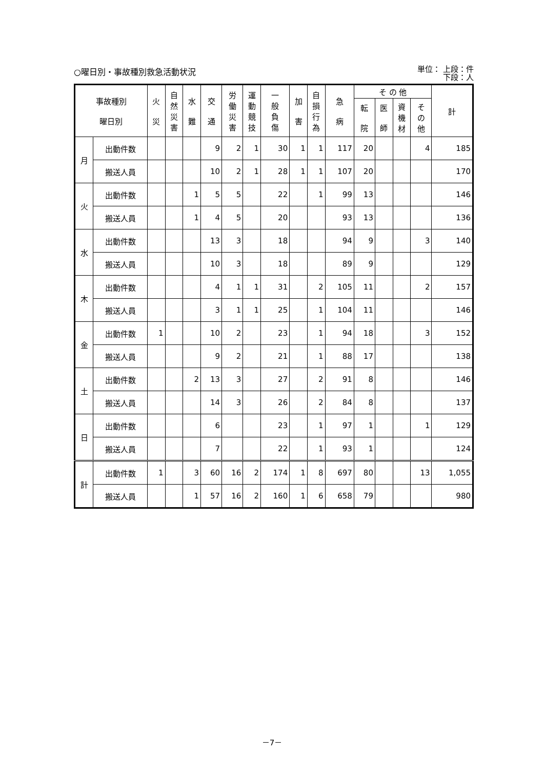○曜日別・事故種別救急活動状況
単位： 上段：件
下段：人
| 事故種別 曜日別 | | 火 災 | 自 然 災 害 | 水 難 | 交 通 | 労 働 災 害 | 運 動 競 技 | 一 般 負 傷 | 加 害 | 自 損 行 為 | 急 病 | そ の 他 | | | | 計 |
| --- | --- | --- | --- | --- | --- | --- | --- | --- | --- | --- | --- | --- | --- | --- | --- | --- |
| | | | | | | | | | | | | 転 院 | 医 師 | 資 機 材 | そ の 他 | |
| 月 | 出動件数 | | | | 9 | 2 | 1 | 30 | 1 | 1 | 117 | 20 | | | 4 | 185 |
| | 搬送人員 | | | | 10 | 2 | 1 | 28 | 1 | 1 | 107 | 20 | | | | 170 |
| 火 | 出動件数 | | | 1 | 5 | 5 | | 22 | | 1 | 99 | 13 | | | | 146 |
| | 搬送人員 | | | 1 | 4 | 5 | | 20 | | | 93 | 13 | | | | 136 |
| 水 | 出動件数 | | | | 13 | 3 | | 18 | | | 94 | 9 | | | 3 | 140 |
| | 搬送人員 | | | | 10 | 3 | | 18 | | | 89 | 9 | | | | 129 |
| 木 | 出動件数 | | | | 4 | 1 | 1 | 31 | | 2 | 105 | 11 | | | 2 | 157 |
| | 搬送人員 | | | | 3 | 1 | 1 | 25 | | 1 | 104 | 11 | | | | 146 |
| 金 | 出動件数 | 1 | | | 10 | 2 | | 23 | | 1 | 94 | 18 | | | 3 | 152 |
| | 搬送人員 | | | | 9 | 2 | | 21 | | 1 | 88 | 17 | | | | 138 |
| 土 | 出動件数 | | | 2 | 13 | 3 | | 27 | | 2 | 91 | 8 | | | | 146 |
| | 搬送人員 | | | | 14 | 3 | | 26 | | 2 | 84 | 8 | | | | 137 |
| 日 | 出動件数 | | | | 6 | | | 23 | | 1 | 97 | 1 | | | 1 | 129 |
| | 搬送人員 | | | | 7 | | | 22 | | 1 | 93 | 1 | | | | 124 |
| 計 | 出動件数 | 1 | | 3 | 60 | 16 | 2 | 174 | 1 | 8 | 697 | 80 | | | 13 | 1,055 |
| | 搬送人員 | | | 1 | 57 | 16 | 2 | 160 | 1 | 6 | 658 | 79 | | | | 980 |
－7－